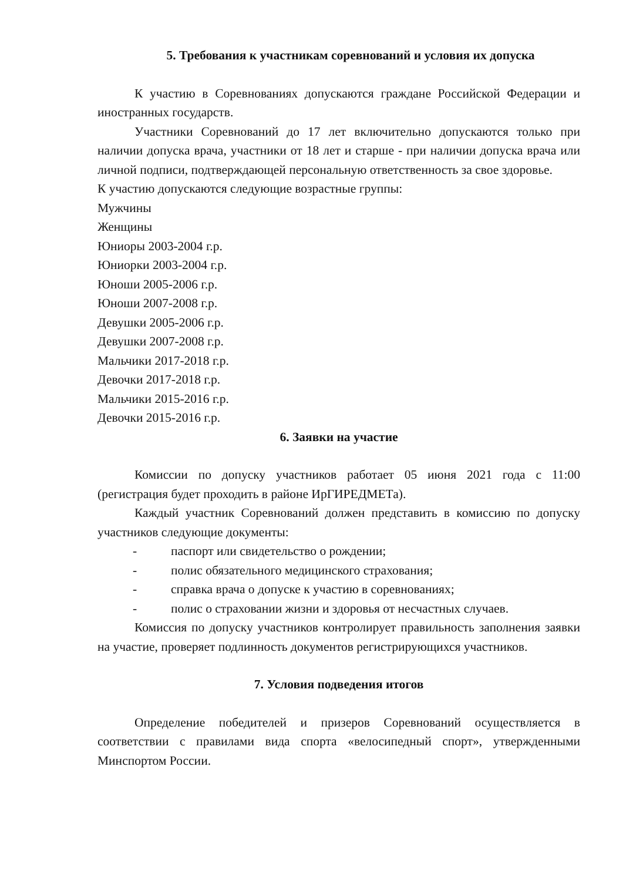5. Требования к участникам соревнований и условия их допуска
К участию в Соревнованиях допускаются граждане Российской Федерации и иностранных государств.
Участники Соревнований до 17 лет включительно допускаются только при наличии допуска врача, участники от 18 лет и старше - при наличии допуска врача или личной подписи, подтверждающей персональную ответственность за свое здоровье.
К участию допускаются следующие возрастные группы:
Мужчины
Женщины
Юниоры 2003-2004 г.р.
Юниорки 2003-2004 г.р.
Юноши 2005-2006 г.р.
Юноши 2007-2008 г.р.
Девушки 2005-2006 г.р.
Девушки 2007-2008 г.р.
Мальчики 2017-2018 г.р.
Девочки 2017-2018 г.р.
Мальчики 2015-2016 г.р.
Девочки 2015-2016 г.р.
6. Заявки на участие
Комиссии по допуску участников работает 05 июня 2021 года с 11:00 (регистрация будет проходить в районе ИрГИРЕДМЕТа).
Каждый участник Соревнований должен представить в комиссию по допуску участников следующие документы:
- паспорт или свидетельство о рождении;
- полис обязательного медицинского страхования;
- справка врача о допуске к участию в соревнованиях;
- полис о страховании жизни и здоровья от несчастных случаев.
Комиссия по допуску участников контролирует правильность заполнения заявки на участие, проверяет подлинность документов регистрирующихся участников.
7. Условия подведения итогов
Определение победителей и призеров Соревнований осуществляется в соответствии с правилами вида спорта «велосипедный спорт», утвержденными Минспортом России.